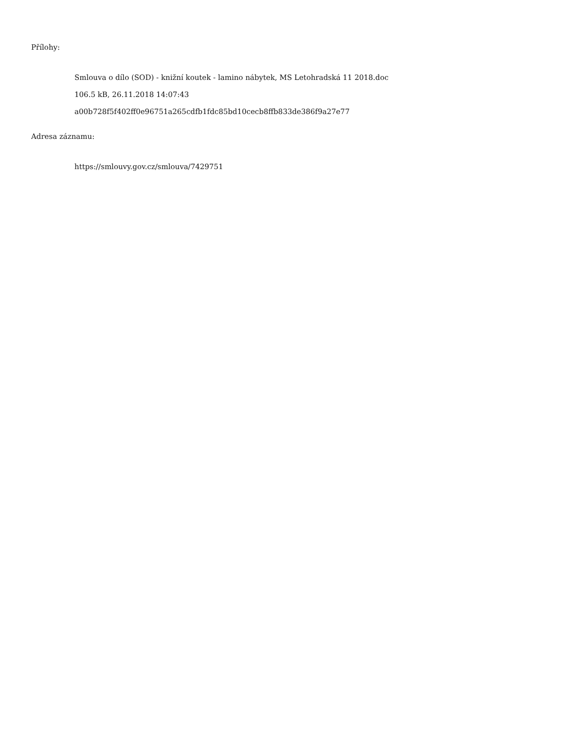Přílohy:
Smlouva o dílo (SOD) - knižní koutek - lamino nábytek, MS Letohradská 11 2018.doc
106.5 kB, 26.11.2018 14:07:43
a00b728f5f402ff0e96751a265cdfb1fdc85bd10cecb8ffb833de386f9a27e77
Adresa záznamu:
https://smlouvy.gov.cz/smlouva/7429751